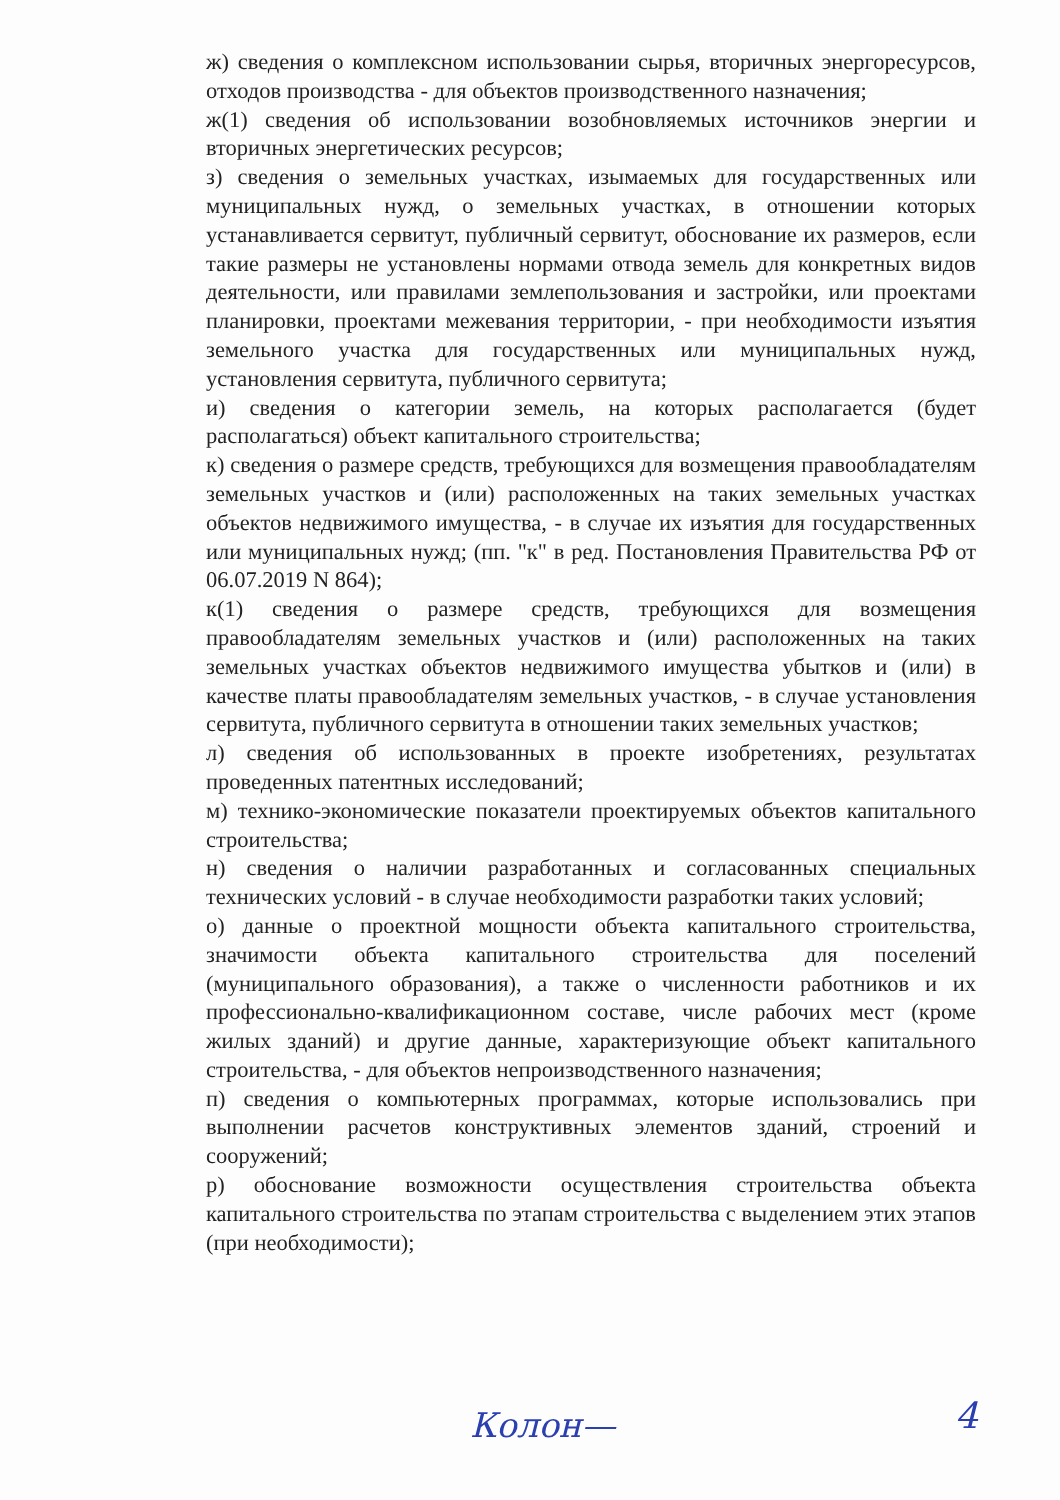ж) сведения о комплексном использовании сырья, вторичных энергоресурсов, отходов производства - для объектов производственного назначения;
ж(1) сведения об использовании возобновляемых источников энергии и вторичных энергетических ресурсов;
з) сведения о земельных участках, изымаемых для государственных или муниципальных нужд, о земельных участках, в отношении которых устанавливается сервитут, публичный сервитут, обоснование их размеров, если такие размеры не установлены нормами отвода земель для конкретных видов деятельности, или правилами землепользования и застройки, или проектами планировки, проектами межевания территории, - при необходимости изъятия земельного участка для государственных или муниципальных нужд, установления сервитута, публичного сервитута;
и) сведения о категории земель, на которых располагается (будет располагаться) объект капитального строительства;
к) сведения о размере средств, требующихся для возмещения правообладателям земельных участков и (или) расположенных на таких земельных участках объектов недвижимого имущества, - в случае их изъятия для государственных или муниципальных нужд; (пп. "к" в ред. Постановления Правительства РФ от 06.07.2019 N 864);
к(1) сведения о размере средств, требующихся для возмещения правообладателям земельных участков и (или) расположенных на таких земельных участках объектов недвижимого имущества убытков и (или) в качестве платы правообладателям земельных участков, - в случае установления сервитута, публичного сервитута в отношении таких земельных участков;
л) сведения об использованных в проекте изобретениях, результатах проведенных патентных исследований;
м) технико-экономические показатели проектируемых объектов капитального строительства;
н) сведения о наличии разработанных и согласованных специальных технических условий - в случае необходимости разработки таких условий;
о) данные о проектной мощности объекта капитального строительства, значимости объекта капитального строительства для поселений (муниципального образования), а также о численности работников и их профессионально-квалификационном составе, числе рабочих мест (кроме жилых зданий) и другие данные, характеризующие объект капитального строительства, - для объектов непроизводственного назначения;
п) сведения о компьютерных программах, которые использовались при выполнении расчетов конструктивных элементов зданий, строений и сооружений;
р) обоснование возможности осуществления строительства объекта капитального строительства по этапам строительства с выделением этих этапов (при необходимости);
Колон— 4